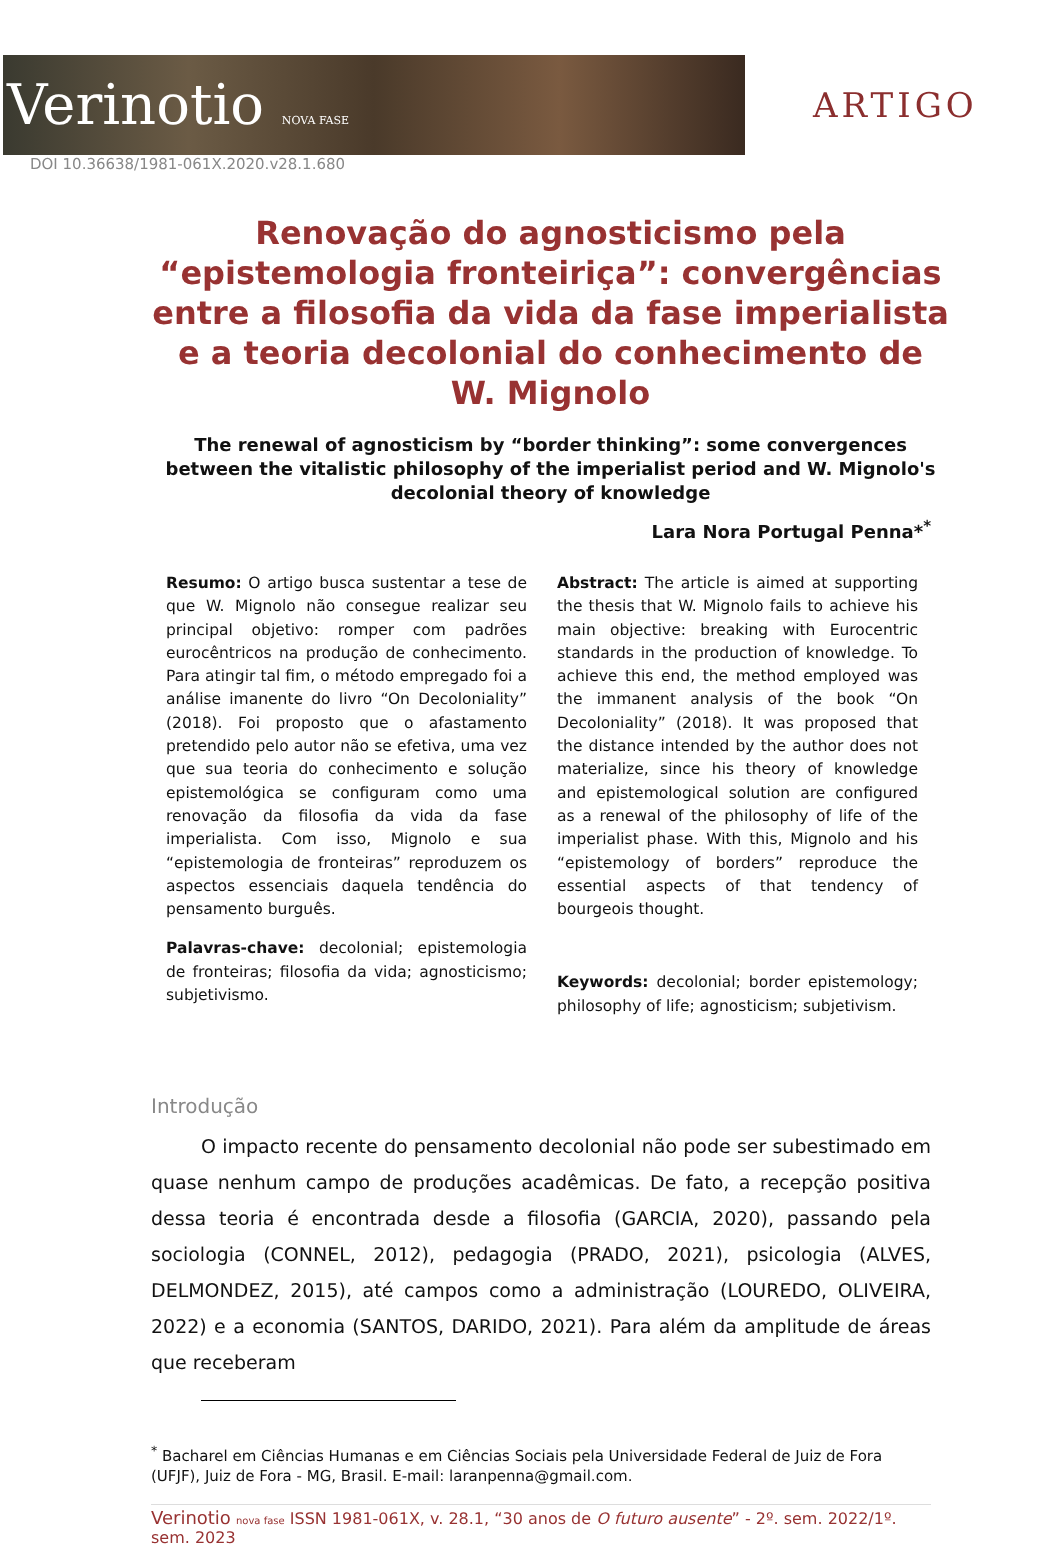Verinotio NOVA FASE
ARTIGO
DOI 10.36638/1981-061X.2020.v28.1.680
Renovação do agnosticismo pela “epistemologia fronteiriça”: convergências entre a filosofia da vida da fase imperialista e a teoria decolonial do conhecimento de W. Mignolo
The renewal of agnosticism by “border thinking”: some convergences between the vitalistic philosophy of the imperialist period and W. Mignolo's decolonial theory of knowledge
Lara Nora Portugal Penna*<sup>*</sup>
Resumo: O artigo busca sustentar a tese de que W. Mignolo não consegue realizar seu principal objetivo: romper com padrões eurocêntricos na produção de conhecimento. Para atingir tal fim, o método empregado foi a análise imanente do livro “On Decoloniality” (2018). Foi proposto que o afastamento pretendido pelo autor não se efetiva, uma vez que sua teoria do conhecimento e solução epistemológica se configuram como uma renovação da filosofia da vida da fase imperialista. Com isso, Mignolo e sua “epistemologia de fronteiras” reproduzem os aspectos essenciais daquela tendência do pensamento burguês.
Palavras-chave: decolonial; epistemologia de fronteiras; filosofia da vida; agnosticismo; subjetivismo.
Abstract: The article is aimed at supporting the thesis that W. Mignolo fails to achieve his main objective: breaking with Eurocentric standards in the production of knowledge. To achieve this end, the method employed was the immanent analysis of the book “On Decoloniality” (2018). It was proposed that the distance intended by the author does not materialize, since his theory of knowledge and epistemological solution are configured as a renewal of the philosophy of life of the imperialist phase. With this, Mignolo and his “epistemology of borders” reproduce the essential aspects of that tendency of bourgeois thought.
Keywords: decolonial; border epistemology; philosophy of life; agnosticism; subjetivism.
Introdução
O impacto recente do pensamento decolonial não pode ser subestimado em quase nenhum campo de produções acadêmicas. De fato, a recepção positiva dessa teoria é encontrada desde a filosofia (GARCIA, 2020), passando pela sociologia (CONNEL, 2012), pedagogia (PRADO, 2021), psicologia (ALVES, DELMONDEZ, 2015), até campos como a administração (LOUREDO, OLIVEIRA, 2022) e a economia (SANTOS, DARIDO, 2021). Para além da amplitude de áreas que receberam
<sup>*</sup> Bacharel em Ciências Humanas e em Ciências Sociais pela Universidade Federal de Juiz de Fora (UFJF), Juiz de Fora - MG, Brasil. E-mail: laranpenna@gmail.com.
Verinotio nova fase ISSN 1981-061X, v. 28.1, “30 anos de O futuro ausente” - 2º. sem. 2022/1º. sem. 2023